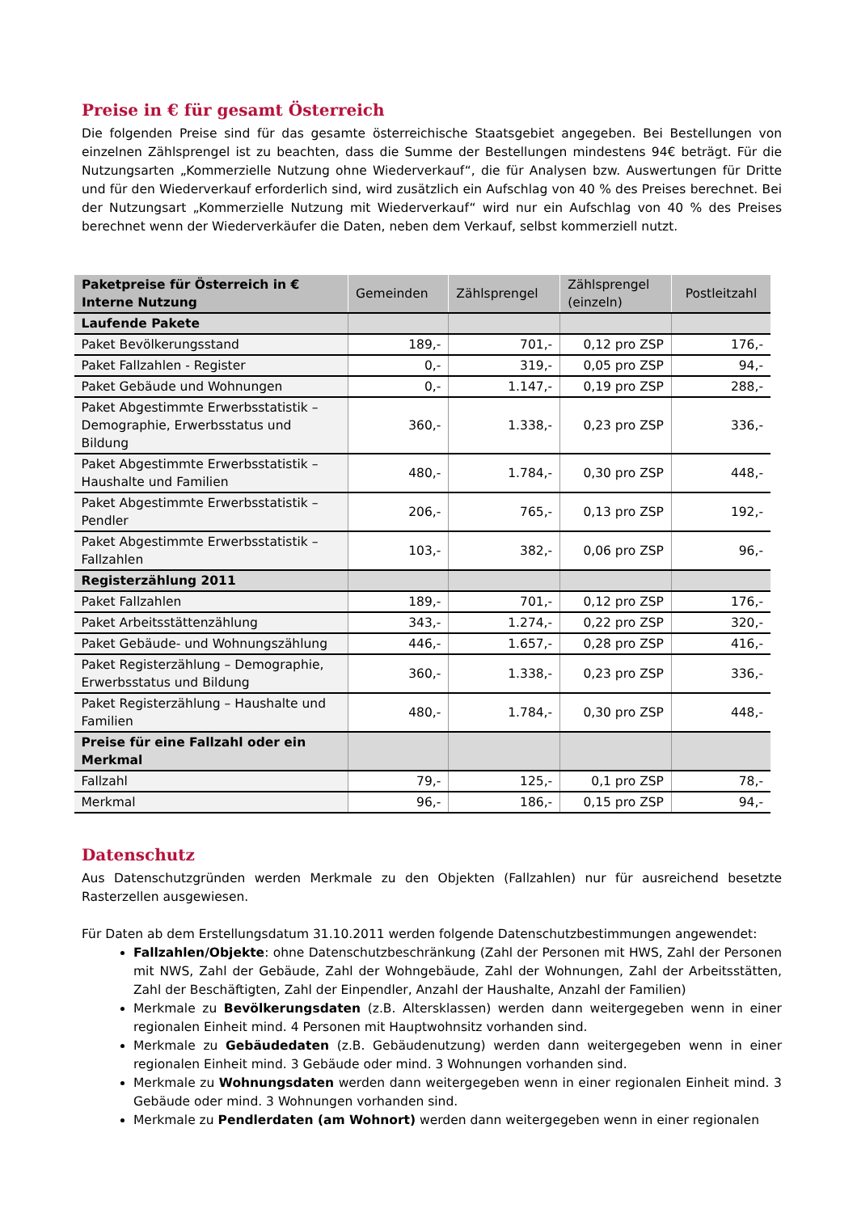Preise in € für gesamt Österreich
Die folgenden Preise sind für das gesamte österreichische Staatsgebiet angegeben. Bei Bestellungen von einzelnen Zählsprengel ist zu beachten, dass die Summe der Bestellungen mindestens 94€ beträgt. Für die Nutzungsarten „Kommerzielle Nutzung ohne Wiederverkauf“, die für Analysen bzw. Auswertungen für Dritte und für den Wiederverkauf erforderlich sind, wird zusätzlich ein Aufschlag von 40 % des Preises berechnet. Bei der Nutzungsart „Kommerzielle Nutzung mit Wiederverkauf“ wird nur ein Aufschlag von 40 % des Preises berechnet wenn der Wiederverkäufer die Daten, neben dem Verkauf, selbst kommerziell nutzt.
| Paketpreise für Österreich in € Interne Nutzung | Gemeinden | Zählsprengel | Zählsprengel (einzeln) | Postleitzahl |
| --- | --- | --- | --- | --- |
| Laufende Pakete | | | | |
| Paket Bevölkerungsstand | 189,- | 701,- | 0,12 pro ZSP | 176,- |
| Paket Fallzahlen - Register | 0,- | 319,- | 0,05 pro ZSP | 94,- |
| Paket Gebäude und Wohnungen | 0,- | 1.147,- | 0,19 pro ZSP | 288,- |
| Paket Abgestimmte Erwerbsstatistik – Demographie, Erwerbsstatus und Bildung | 360,- | 1.338,- | 0,23 pro ZSP | 336,- |
| Paket Abgestimmte Erwerbsstatistik – Haushalte und Familien | 480,- | 1.784,- | 0,30 pro ZSP | 448,- |
| Paket Abgestimmte Erwerbsstatistik – Pendler | 206,- | 765,- | 0,13 pro ZSP | 192,- |
| Paket Abgestimmte Erwerbsstatistik – Fallzahlen | 103,- | 382,- | 0,06 pro ZSP | 96,- |
| Registerzählung 2011 | | | | |
| Paket Fallzahlen | 189,- | 701,- | 0,12 pro ZSP | 176,- |
| Paket Arbeitsstättenzählung | 343,- | 1.274,- | 0,22 pro ZSP | 320,- |
| Paket Gebäude- und Wohnungszählung | 446,- | 1.657,- | 0,28 pro ZSP | 416,- |
| Paket Registerzählung – Demographie, Erwerbsstatus und Bildung | 360,- | 1.338,- | 0,23 pro ZSP | 336,- |
| Paket Registerzählung – Haushalte und Familien | 480,- | 1.784,- | 0,30 pro ZSP | 448,- |
| Preise für eine Fallzahl oder ein Merkmal | | | | |
| Fallzahl | 79,- | 125,- | 0,1 pro ZSP | 78,- |
| Merkmal | 96,- | 186,- | 0,15 pro ZSP | 94,- |
Datenschutz
Aus Datenschutzgründen werden Merkmale zu den Objekten (Fallzahlen) nur für ausreichend besetzte Rasterzellen ausgewiesen.
Für Daten ab dem Erstellungsdatum 31.10.2011 werden folgende Datenschutzbestimmungen angewendet:
Fallzahlen/Objekte: ohne Datenschutzbeschränkung (Zahl der Personen mit HWS, Zahl der Personen mit NWS, Zahl der Gebäude, Zahl der Wohngebäude, Zahl der Wohnungen, Zahl der Arbeitsstätten, Zahl der Beschäftigten, Zahl der Einpendler, Anzahl der Haushalte, Anzahl der Familien)
Merkmale zu Bevölkerungsdaten (z.B. Altersklassen) werden dann weitergegeben wenn in einer regionalen Einheit mind. 4 Personen mit Hauptwohnsitz vorhanden sind.
Merkmale zu Gebäudedaten (z.B. Gebäudenutzung) werden dann weitergegeben wenn in einer regionalen Einheit mind. 3 Gebäude oder mind. 3 Wohnungen vorhanden sind.
Merkmale zu Wohnungsdaten werden dann weitergegeben wenn in einer regionalen Einheit mind. 3 Gebäude oder mind. 3 Wohnungen vorhanden sind.
Merkmale zu Pendlerdaten (am Wohnort) werden dann weitergegeben wenn in einer regionalen